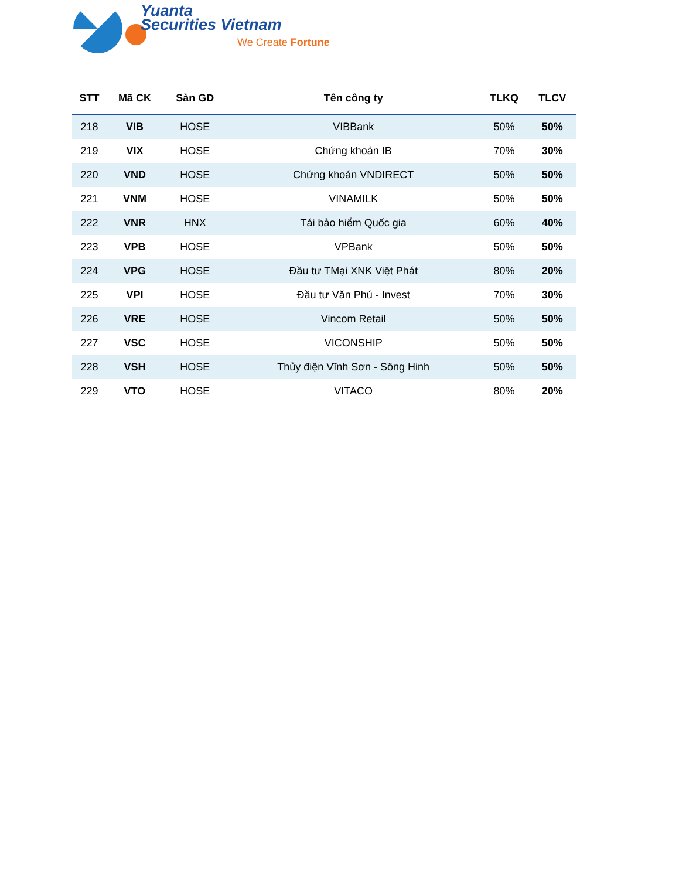Yuanta
Securities Vietnam
We Create Fortune
| STT | Mã CK | Sàn GD | Tên công ty | TLKQ | TLCV |
| --- | --- | --- | --- | --- | --- |
| 218 | VIB | HOSE | VIBBank | 50% | 50% |
| 219 | VIX | HOSE | Chứng khoán IB | 70% | 30% |
| 220 | VND | HOSE | Chứng khoán VNDIRECT | 50% | 50% |
| 221 | VNM | HOSE | VINAMILK | 50% | 50% |
| 222 | VNR | HNX | Tái bảo hiểm Quốc gia | 60% | 40% |
| 223 | VPB | HOSE | VPBank | 50% | 50% |
| 224 | VPG | HOSE | Đầu tư TMại XNK Việt Phát | 80% | 20% |
| 225 | VPI | HOSE | Đầu tư Văn Phú - Invest | 70% | 30% |
| 226 | VRE | HOSE | Vincom Retail | 50% | 50% |
| 227 | VSC | HOSE | VICONSHIP | 50% | 50% |
| 228 | VSH | HOSE | Thủy điện Vĩnh Sơn - Sông Hinh | 50% | 50% |
| 229 | VTO | HOSE | VITACO | 80% | 20% |